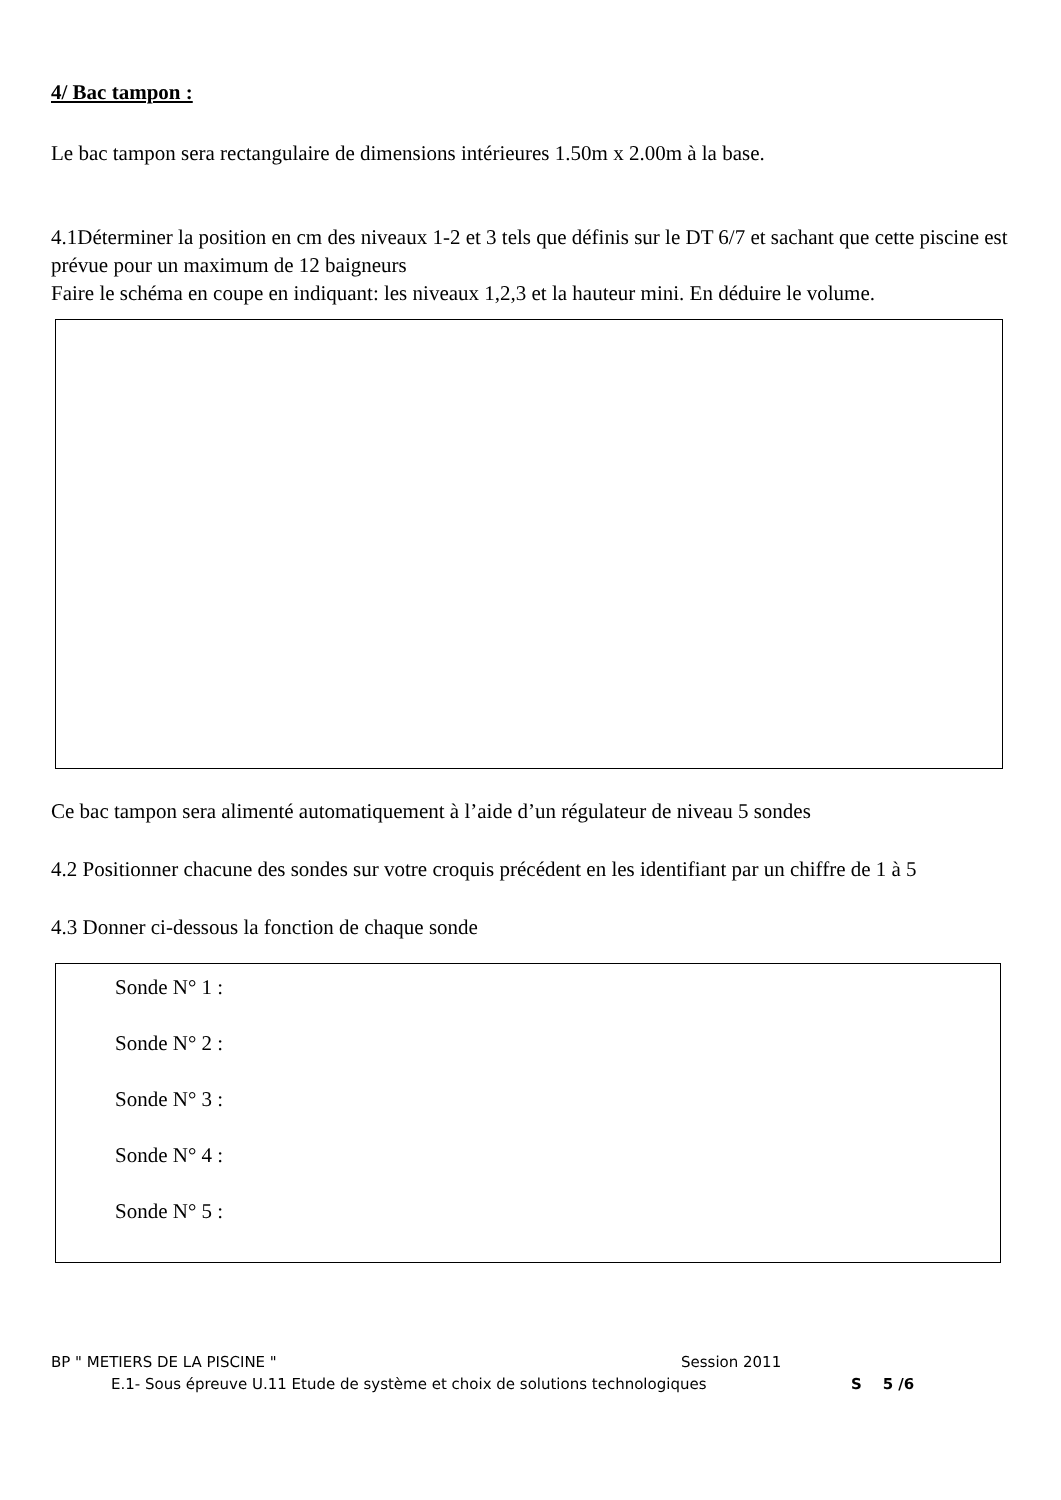4/ Bac tampon :
Le bac tampon sera rectangulaire de dimensions intérieures 1.50m x 2.00m à la base.
4.1Déterminer la position en cm des niveaux 1-2 et 3 tels que définis sur le DT 6/7 et sachant que cette piscine est prévue pour un maximum de 12 baigneurs
Faire le schéma en coupe en indiquant: les niveaux 1,2,3 et la hauteur mini. En déduire le volume.
Ce bac tampon sera alimenté automatiquement à l’aide d’un régulateur de niveau 5 sondes
4.2 Positionner chacune des sondes sur votre croquis précédent en les identifiant par un chiffre de 1 à 5
4.3 Donner ci-dessous la fonction de chaque sonde
Sonde N° 1 :
Sonde N° 2 :
Sonde N° 3 :
Sonde N° 4 :
Sonde N° 5 :
BP " METIERS DE LA PISCINE " Session 2011
E.1- Sous épreuve U.11 Etude de système et choix de solutions technologiques S 5 /6